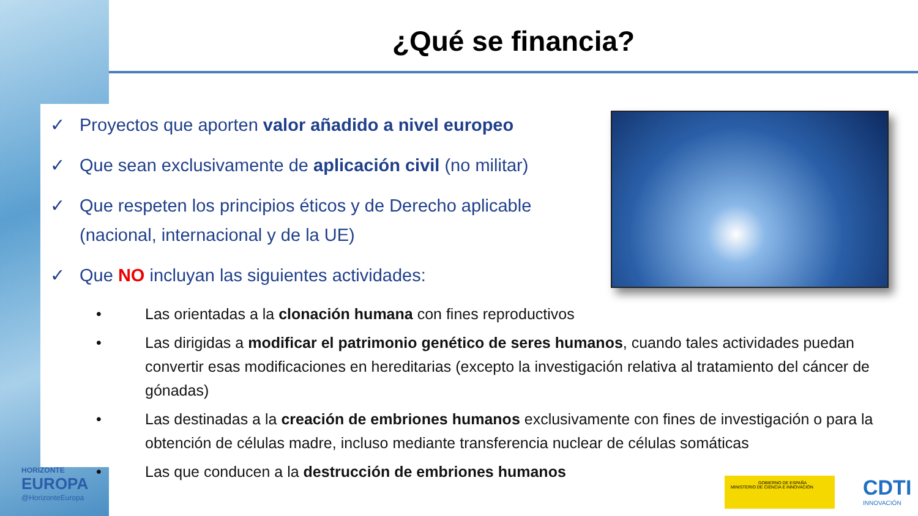¿Qué se financia?
✓ Proyectos que aporten valor añadido a nivel europeo
✓ Que sean exclusivamente de aplicación civil (no militar)
✓ Que respeten los principios éticos y de Derecho aplicable (nacional, internacional y de la UE)
✓ Que NO incluyan las siguientes actividades:
• Las orientadas a la clonación humana con fines reproductivos
• Las dirigidas a modificar el patrimonio genético de seres humanos, cuando tales actividades puedan convertir esas modificaciones en hereditarias (excepto la investigación relativa al tratamiento del cáncer de gónadas)
• Las destinadas a la creación de embriones humanos exclusivamente con fines de investigación o para la obtención de células madre, incluso mediante transferencia nuclear de células somáticas
• Las que conducen a la destrucción de embriones humanos
HORIZONTE
EUROPA
@HorizonteEuropa
GOBIERNO DE ESPAÑA MINISTERIO DE CIENCIA E INNOVACIÓN
CDTI
INNOVACIÓN